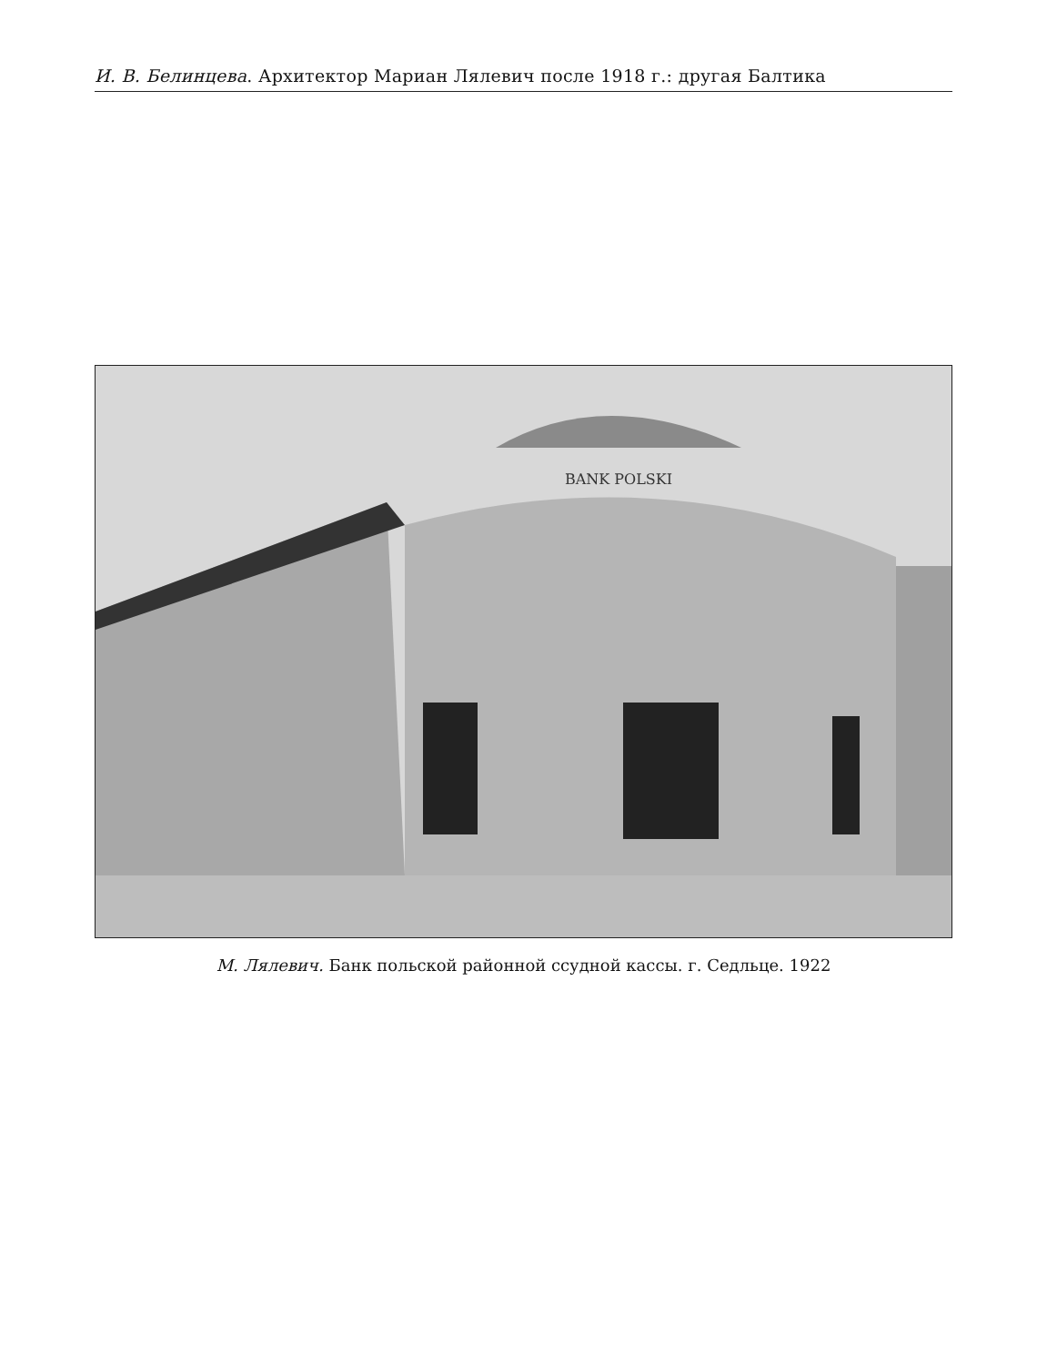И. В. Белинцева. Архитектор Мариан Лялевич после 1918 г.: другая Балтика
BANK POLSKI
М. Лялевич. Банк польской районной ссудной кассы. г. Седльце. 1922